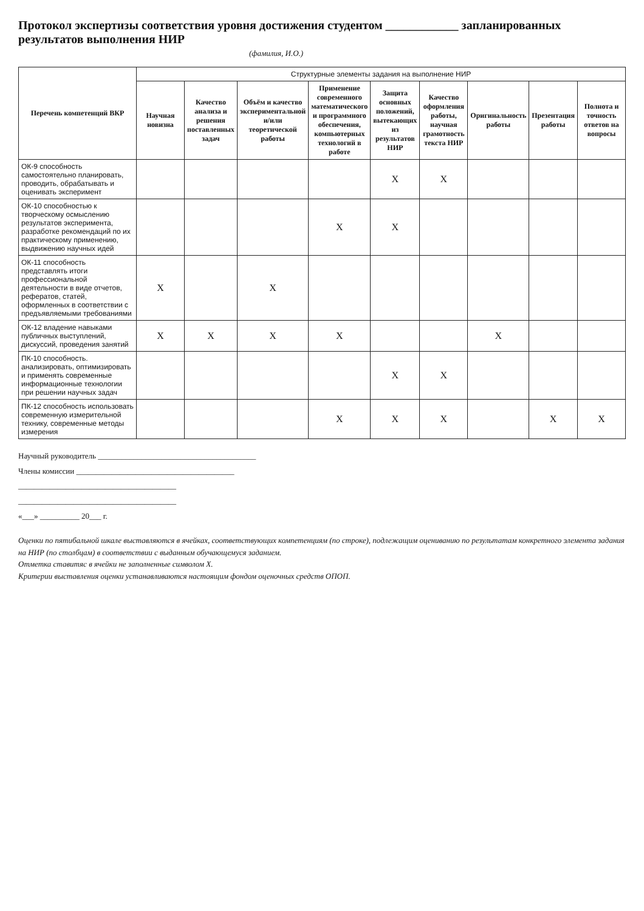Протокол экспертизы соответствия уровня достижения студентом ____________ запланированных результатов выполнения НИР
(фамилия, И.О.)
| Перечень компетенций ВКР | Структурные элементы задания на выполнение НИР | | | | | | | | |
| --- | --- | --- | --- | --- | --- | --- | --- | --- | --- |
| | Научная новизна | Качество анализа и решения поставленных задач | Объём и качество экспериментальной и/или теоретической работы | Применение современного математического и программного обеспечения, компьютерных технологий в работе | Защита основных положений, вытекающих из результатов НИР | Качество оформления работы, научная грамотность текста НИР | Оригинальность работы | Презентация работы | Полнота и точность ответов на вопросы |
| ОК-9 способность самостоятельно планировать, проводить, обрабатывать и оценивать эксперимент | | | | | X | X | | | |
| ОК-10 способностью к творческому осмыслению результатов эксперимента, разработке рекомендаций по их практическому применению, выдвижению научных идей | | | | X | X | | | | |
| ОК-11 способность представлять итоги профессиональной деятельности в виде отчетов, рефератов, статей, оформленных в соответствии с предъявляемыми требованиями | X | | X | | | | | | |
| ОК-12 владение навыками публичных выступлений, дискуссий, проведения занятий | X | X | X | X | | | X | | |
| ПК-10 способность. анализировать, оптимизировать и применять современные информационные технологии при решении научных задач | | | | | X | X | | | |
| ПК-12 способность использовать современную измерительной технику, современные методы измерения | | | | X | X | X | | X | X |
Научный руководитель ________________________________________
Члены комиссии ________________________________________
________________________________________
________________________________________
«___» __________ 20___ г.
Оценки по пятибальной шкале выставляются в ячейках, соответствующих компетенциям (по строке), подлежащим оцениванию по результатам конкретного элемента задания на НИР (по столбцам) в соответствии с выданным обучающемуся заданием.
Отметка ставитяс в ячейки не заполненные символом X.
Критерии выставления оценки устанавливаются настоящим фондом оценочных средств ОПОП.